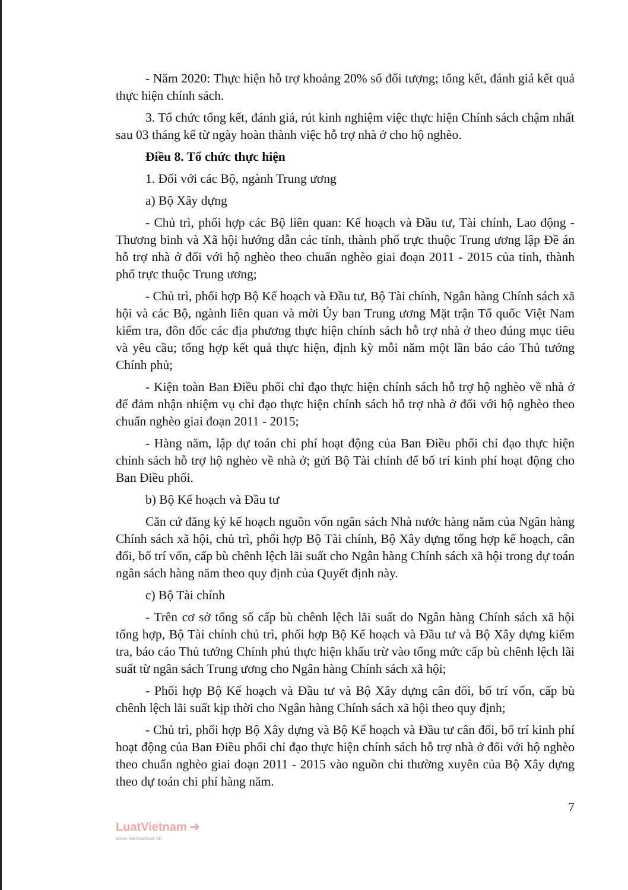- Năm 2020: Thực hiện hỗ trợ khoảng 20% số đối tượng; tổng kết, đánh giá kết quả thực hiện chính sách.
3. Tổ chức tổng kết, đánh giá, rút kinh nghiệm việc thực hiện Chính sách chậm nhất sau 03 tháng kể từ ngày hoàn thành việc hỗ trợ nhà ở cho hộ nghèo.
Điều 8. Tổ chức thực hiện
1. Đối với các Bộ, ngành Trung ương
a) Bộ Xây dựng
- Chủ trì, phối hợp các Bộ liên quan: Kế hoạch và Đầu tư, Tài chính, Lao động - Thương binh và Xã hội hướng dẫn các tỉnh, thành phố trực thuộc Trung ương lập Đề án hỗ trợ nhà ở đối với hộ nghèo theo chuẩn nghèo giai đoạn 2011 - 2015 của tỉnh, thành phố trực thuộc Trung ương;
- Chủ trì, phối hợp Bộ Kế hoạch và Đầu tư, Bộ Tài chính, Ngân hàng Chính sách xã hội và các Bộ, ngành liên quan và mời Ủy ban Trung ương Mặt trận Tổ quốc Việt Nam kiểm tra, đôn đốc các địa phương thực hiện chính sách hỗ trợ nhà ở theo đúng mục tiêu và yêu cầu; tổng hợp kết quả thực hiện, định kỳ mỗi năm một lần báo cáo Thủ tướng Chính phủ;
- Kiện toàn Ban Điều phối chỉ đạo thực hiện chính sách hỗ trợ hộ nghèo về nhà ở để đảm nhận nhiệm vụ chỉ đạo thực hiện chính sách hỗ trợ nhà ở đối với hộ nghèo theo chuẩn nghèo giai đoạn 2011 - 2015;
- Hàng năm, lập dự toán chi phí hoạt động của Ban Điều phối chỉ đạo thực hiện chính sách hỗ trợ hộ nghèo về nhà ở; gửi Bộ Tài chính để bố trí kinh phí hoạt động cho Ban Điều phối.
b) Bộ Kế hoạch và Đầu tư
Căn cứ đăng ký kế hoạch nguồn vốn ngân sách Nhà nước hàng năm của Ngân hàng Chính sách xã hội, chủ trì, phối hợp Bộ Tài chính, Bộ Xây dựng tổng hợp kế hoạch, cân đối, bố trí vốn, cấp bù chênh lệch lãi suất cho Ngân hàng Chính sách xã hội trong dự toán ngân sách hàng năm theo quy định của Quyết định này.
c) Bộ Tài chính
- Trên cơ sở tổng số cấp bù chênh lệch lãi suất do Ngân hàng Chính sách xã hội tổng hợp, Bộ Tài chính chủ trì, phối hợp Bộ Kế hoạch và Đầu tư và Bộ Xây dựng kiểm tra, báo cáo Thủ tướng Chính phủ thực hiện khấu trừ vào tổng mức cấp bù chênh lệch lãi suất từ ngân sách Trung ương cho Ngân hàng Chính sách xã hội;
- Phối hợp Bộ Kế hoạch và Đầu tư và Bộ Xây dựng cân đối, bố trí vốn, cấp bù chênh lệch lãi suất kịp thời cho Ngân hàng Chính sách xã hội theo quy định;
- Chủ trì, phối hợp Bộ Xây dựng và Bộ Kế hoạch và Đầu tư cân đối, bố trí kinh phí hoạt động của Ban Điều phối chỉ đạo thực hiện chính sách hỗ trợ nhà ở đối với hộ nghèo theo chuẩn nghèo giai đoạn 2011 - 2015 vào nguồn chi thường xuyên của Bộ Xây dựng theo dự toán chi phí hàng năm.
7
LuatVietnam ➔
www.vanbanluat.vn